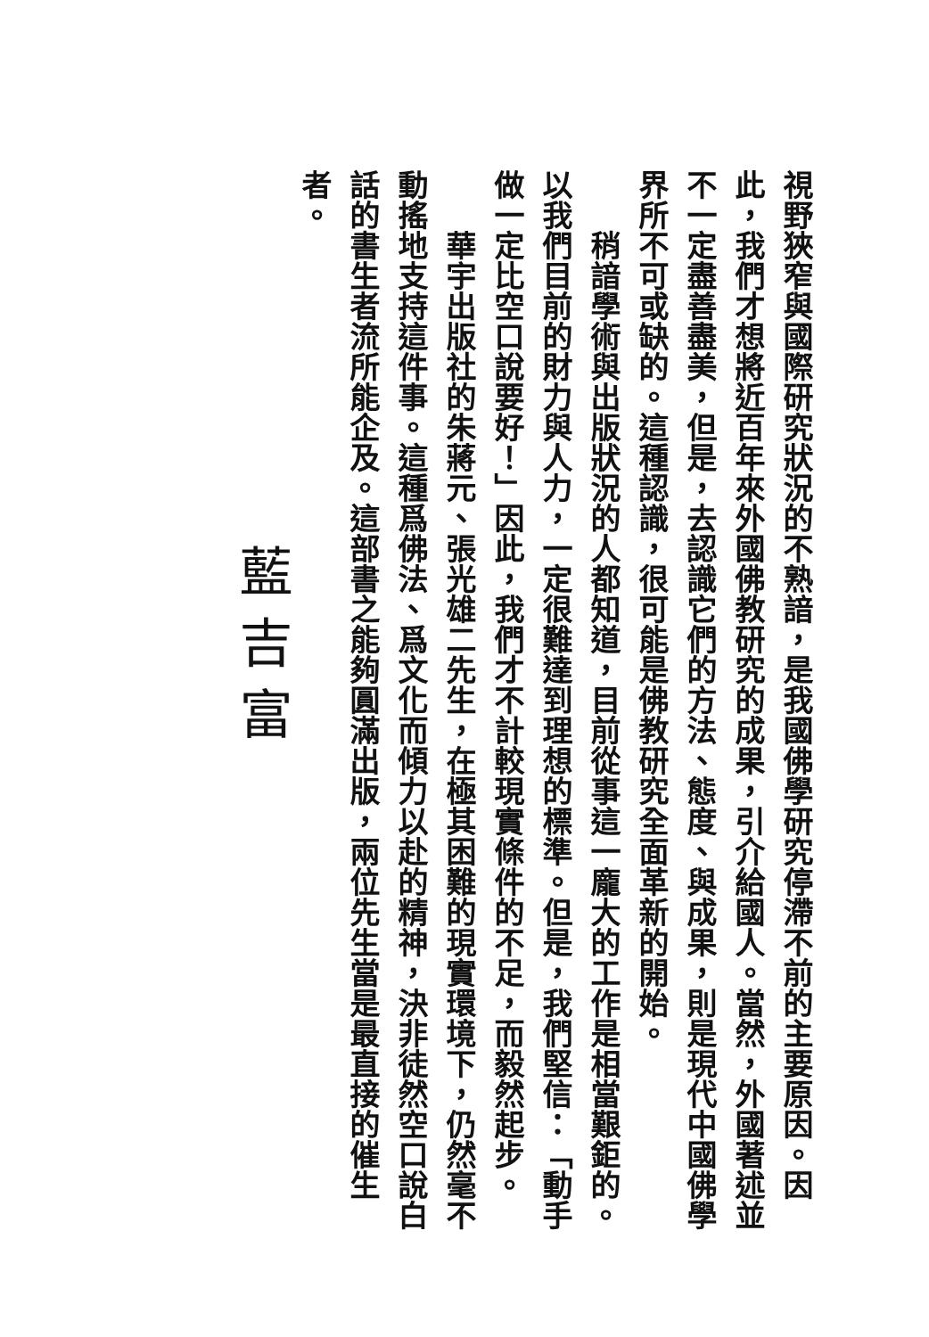視野狹窄與國際研究狀況的不熟諳，是我國佛學研究停滯不前的主要原因。因此，我們才想將近百年來外國佛教研究的成果，引介給國人。當然，外國著述並不一定盡善盡美，但是，去認識它們的方法、態度、與成果，則是現代中國佛學界所不可或缺的。這種認識，很可能是佛教研究全面革新的開始。
稍諳學術與出版狀況的人都知道，目前從事這一龐大的工作是相當艱鉅的。以我們目前的財力與人力，一定很難達到理想的標準。但是，我們堅信：「動手做一定比空口說要好！」因此，我們才不計較現實條件的不足，而毅然起步。
華宇出版社的朱蔣元、張光雄二先生，在極其困難的現實環境下，仍然毫不動搖地支持這件事。這種爲佛法、爲文化而傾力以赴的精神，決非徒然空口說白話的書生者流所能企及。這部書之能夠圓滿出版，兩位先生當是最直接的催生者。
藍吉富